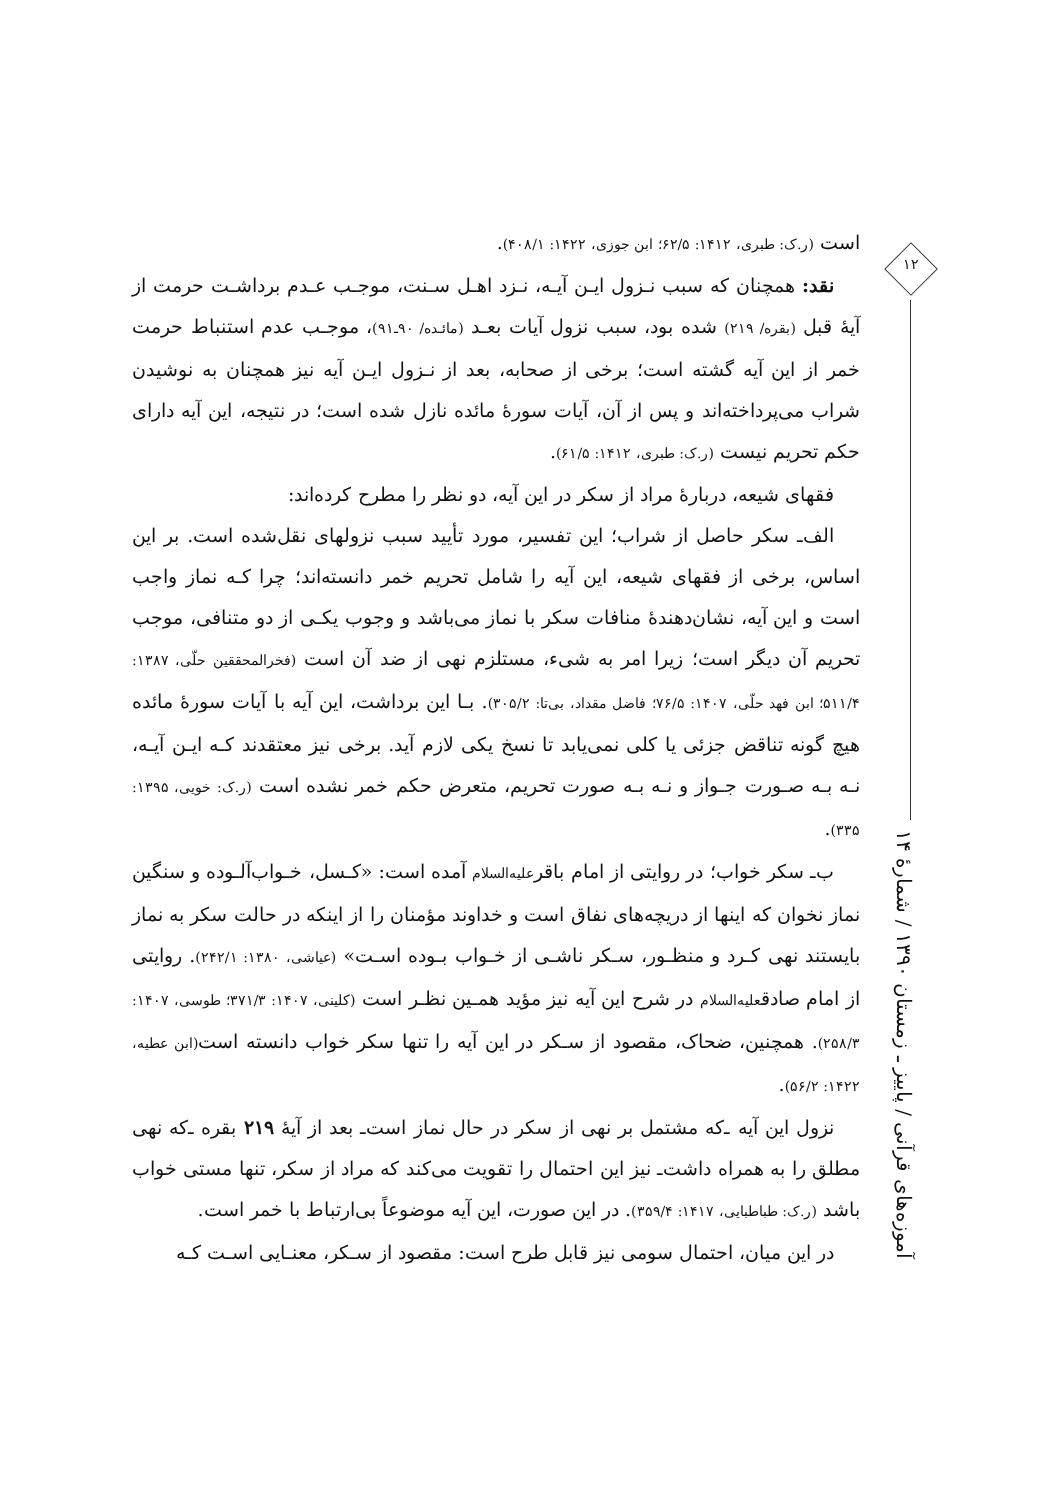است (ر.ک: طبری، ۱۴۱۲: ۶۲/۵؛ ابن جوزی، ۱۴۲۲: ۴۰۸/۱).
نقد: همچنان که سبب نـزول ایـن آیـه، نـزد اهـل سـنت، موجـب عـدم برداشـت حرمت از آیهٔ قبل (بقره/ ۲۱۹) شده بود، سبب نزول آیات بعـد (مائـده/ ۹۰ـ۹۱)، موجـب عدم استنباط حرمت خمر از این آیه گشته است؛ برخی از صحابه، بعد از نـزول ایـن آیه نیز همچنان به نوشیدن شراب می‌پرداخته‌اند و پس از آن، آیات سورهٔ مائده نازل شده است؛ در نتیجه، این آیه دارای حکم تحریم نیست (ر.ک: طبری، ۱۴۱۲: ۶۱/۵).
فقهای شیعه، دربارهٔ مراد از سکر در این آیه، دو نظر را مطرح کرده‌اند:
الف‌ـ سکر حاصل از شراب؛ این تفسیر، مورد تأیید سبب نزولهای نقل‌شده است. بر این اساس، برخی از فقهای شیعه، این آیه را شامل تحریم خمر دانسته‌اند؛ چرا کـه نماز واجب است و این آیه، نشان‌دهندهٔ منافات سکر با نماز می‌باشد و وجوب یکـی از دو متنافی، موجب تحریم آن دیگر است؛ زیرا امر به شیء، مستلزم نهی از ضد آن است (فخرالمحققین حلّی، ۱۳۸۷: ۵۱۱/۴؛ ابن فهد حلّی، ۱۴۰۷: ۷۶/۵؛ فاضل مقداد، بی‌تا: ۳۰۵/۲). بـا این برداشت، این آیه با آیات سورهٔ مائده هیچ گونه تناقض جزئی یا کلی نمی‌یابد تا نسخ یکی لازم آید. برخی نیز معتقدند کـه ایـن آیـه، نـه بـه صـورت جـواز و نـه بـه صورت تحریم، متعرض حکم خمر نشده است (ر.ک: خویی، ۱۳۹۵: ۳۳۵).
ب‌ـ سکر خواب؛ در روایتی از امام باقرعلیه‌السلام آمده است: «کـسل، خـواب‌آلـوده و سنگین نماز نخوان که اینها از دریچه‌های نفاق است و خداوند مؤمنان را از اینکه در حالت سکر به نماز بایستند نهی کـرد و منظـور، سـکر ناشـی از خـواب بـوده اسـت» (عیاشی، ۱۳۸۰: ۲۴۲/۱). روایتی از امام صادقعلیه‌السلام در شرح این آیه نیز مؤید همـین نظـر است (کلینی، ۱۴۰۷: ۳۷۱/۳؛ طوسی، ۱۴۰۷: ۲۵۸/۳). همچنین، ضحاک، مقصود از سـکر در این آیه را تنها سکر خواب دانسته است(ابن عطیه، ۱۴۲۲: ۵۶/۲).
نزول این آیه ـ‌که مشتمل بر نهی از سکر در حال نماز است‌ـ بعد از آیهٔ ۲۱۹ بقره ـ‌که نهی مطلق را به همراه داشت‌ـ نیز این احتمال را تقویت می‌کند که مراد از سکر، تنها مستی خواب باشد (ر.ک: طباطبایی، ۱۴۱۷: ۳۵۹/۴). در این صورت، این آیه موضوعاً بی‌ارتباط با خمر است.
در این میان، احتمال سومی نیز قابل طرح است: مقصود از سـکر، معنـایی اسـت کـه
۱۲
آموزه‌های قرآنی / پاییز ـ زمستان ۱۳۹۰ / شمارهٔ ۱۴